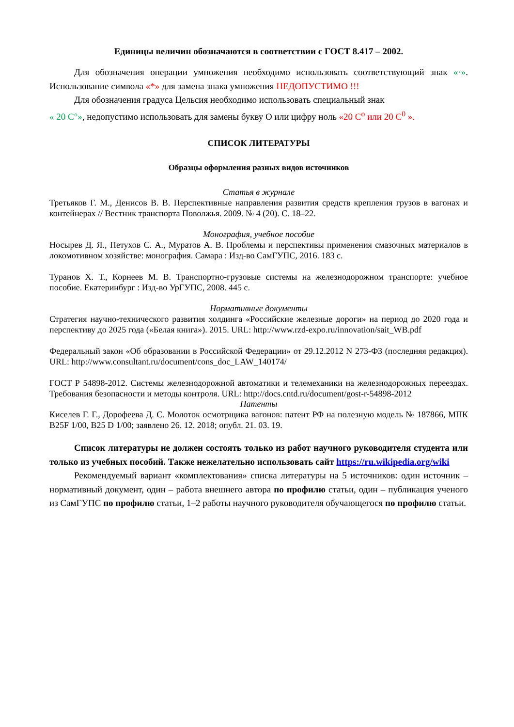Единицы величин обозначаются в соответствии с ГОСТ 8.417 – 2002.
Для обозначения операции умножения необходимо использовать соответствующий знак «·». Использование символа «*» для замена знака умножения НЕДОПУСТИМО !!!
Для обозначения градуса Цельсия необходимо использовать специальный знак
« 20 C°», недопустимо использовать для замены букву О или цифру ноль «20 C<sup>o</sup> или 20 C<sup>0</sup> ».
СПИСОК ЛИТЕРАТУРЫ
Образцы оформления разных видов источников
Статья в журнале
Третьяков Г. М., Денисов В. В. Перспективные направления развития средств крепления грузов в вагонах и контейнерах // Вестник транспорта Поволжья. 2009. № 4 (20). С. 18–22.
Монография, учебное пособие
Носырев Д. Я., Петухов С. А., Муратов А. В. Проблемы и перспективы применения смазочных материалов в локомотивном хозяйстве: монография. Самара : Изд-во СамГУПС, 2016. 183 с.
Туранов Х. Т., Корнеев М. В. Транспортно-грузовые системы на железнодорожном транспорте: учебное пособие. Екатеринбург : Изд-во УрГУПС, 2008. 445 с.
Нормативные документы
Стратегия научно-технического развития холдинга «Российские железные дороги» на период до 2020 года и перспективу до 2025 года («Белая книга»). 2015. URL: http://www.rzd-expo.ru/innovation/sait_WB.pdf
Федеральный закон «Об образовании в Российской Федерации» от 29.12.2012 N 273-ФЗ (последняя редакция). URL: http://www.consultant.ru/document/cons_doc_LAW_140174/
ГОСТ Р 54898-2012. Системы железнодорожной автоматики и телемеханики на железнодорожных переездах. Требования безопасности и методы контроля. URL: http://docs.cntd.ru/document/gost-r-54898-2012
Патенты
Киселев Г. Г., Дорофеева Д. С. Молоток осмотрщика вагонов: патент РФ на полезную модель № 187866, МПК B25F 1/00, B25 D 1/00; заявлено 26. 12. 2018; опубл. 21. 03. 19.
Список литературы не должен состоять только из работ научного руководителя студента или только из учебных пособий. Также нежелательно использовать сайт https://ru.wikipedia.org/wiki
Рекомендуемый вариант «комплектования» списка литературы на 5 источников: один источник – нормативный документ, один – работа внешнего автора по профилю статьи, один – публикация ученого из СамГУПС по профилю статьи, 1–2 работы научного руководителя обучающегося по профилю статьи.